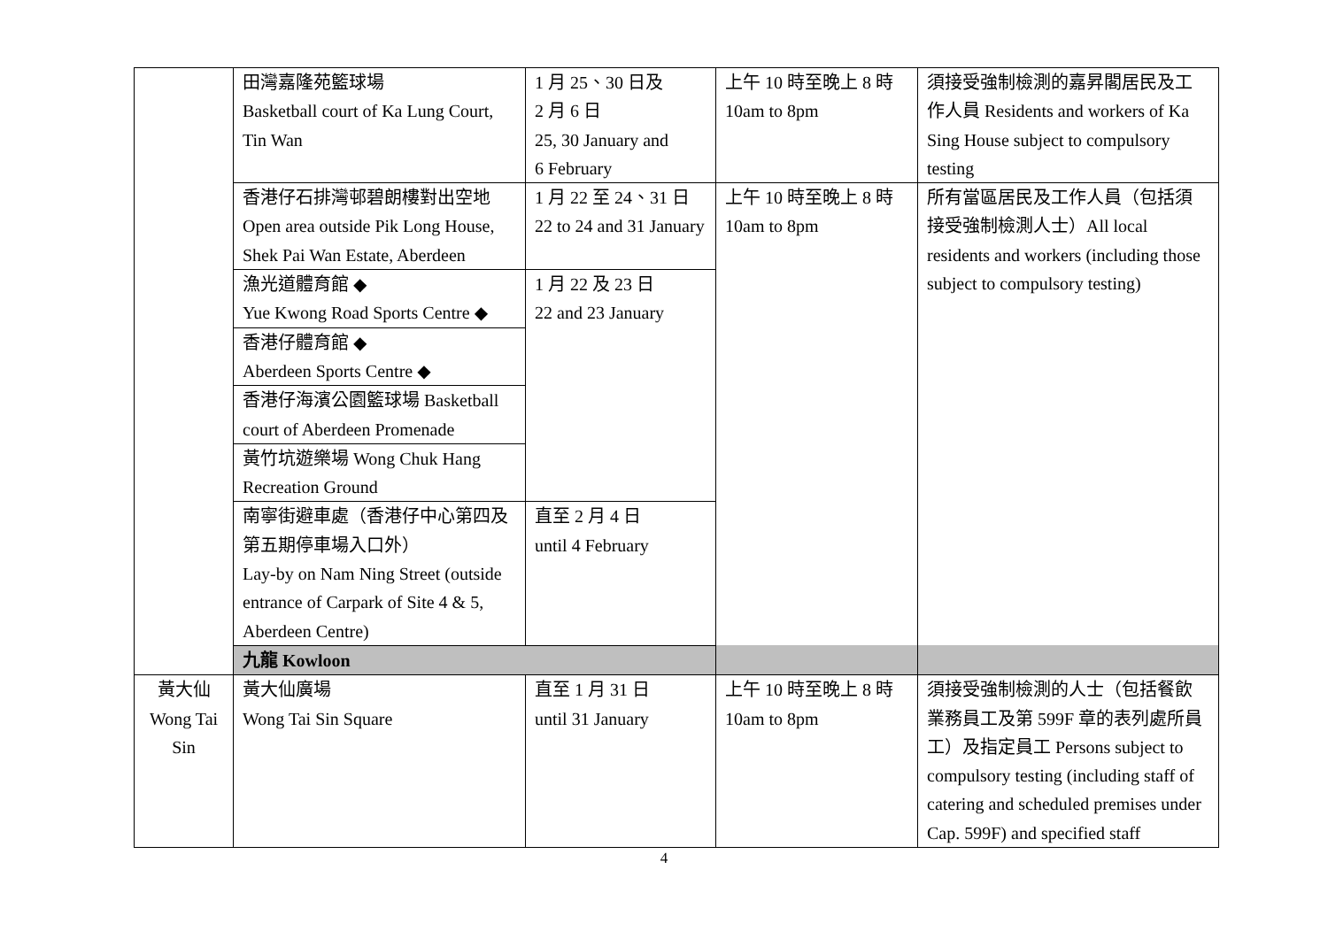| | 田灣嘉隆苑籃球場 Basketball court of Ka Lung Court, Tin Wan | 1 月 25、30 日及 2 月 6 日 25, 30 January and 6 February | 上午 10 時至晚上 8 時 10am to 8pm | 須接受強制檢測的嘉昇閣居民及工作人員 Residents and workers of Ka Sing House subject to compulsory testing |
| | 香港仔石排灣邨碧朗樓對出空地 Open area outside Pik Long House, Shek Pai Wan Estate, Aberdeen | 1 月 22 至 24、31 日 22 to 24 and 31 January | 上午 10 時至晚上 8 時 10am to 8pm | 所有當區居民及工作人員（包括須接受強制檢測人士）All local residents and workers (including those subject to compulsory testing) |
| | 漁光道體育館 ◆ Yue Kwong Road Sports Centre ◆ | 1 月 22 及 23 日 22 and 23 January | | |
| | 香港仔體育館 ◆ Aberdeen Sports Centre ◆ | | | |
| | 香港仔海濱公園籃球場 Basketball court of Aberdeen Promenade | | | |
| | 黃竹坑遊樂場 Wong Chuk Hang Recreation Ground | | | |
| | 南寧街避車處（香港仔中心第四及第五期停車場入口外） Lay-by on Nam Ning Street (outside entrance of Carpark of Site 4 & 5, Aberdeen Centre) | 直至 2 月 4 日 until 4 February | | |
| | 九龍 Kowloon | | | |
| 黃大仙 Wong Tai Sin | 黃大仙廣場 Wong Tai Sin Square | 直至 1 月 31 日 until 31 January | 上午 10 時至晚上 8 時 10am to 8pm | 須接受強制檢測的人士（包括餐飲業務員工及第 599F 章的表列處所員工）及指定員工 Persons subject to compulsory testing (including staff of catering and scheduled premises under Cap. 599F) and specified staff |
4